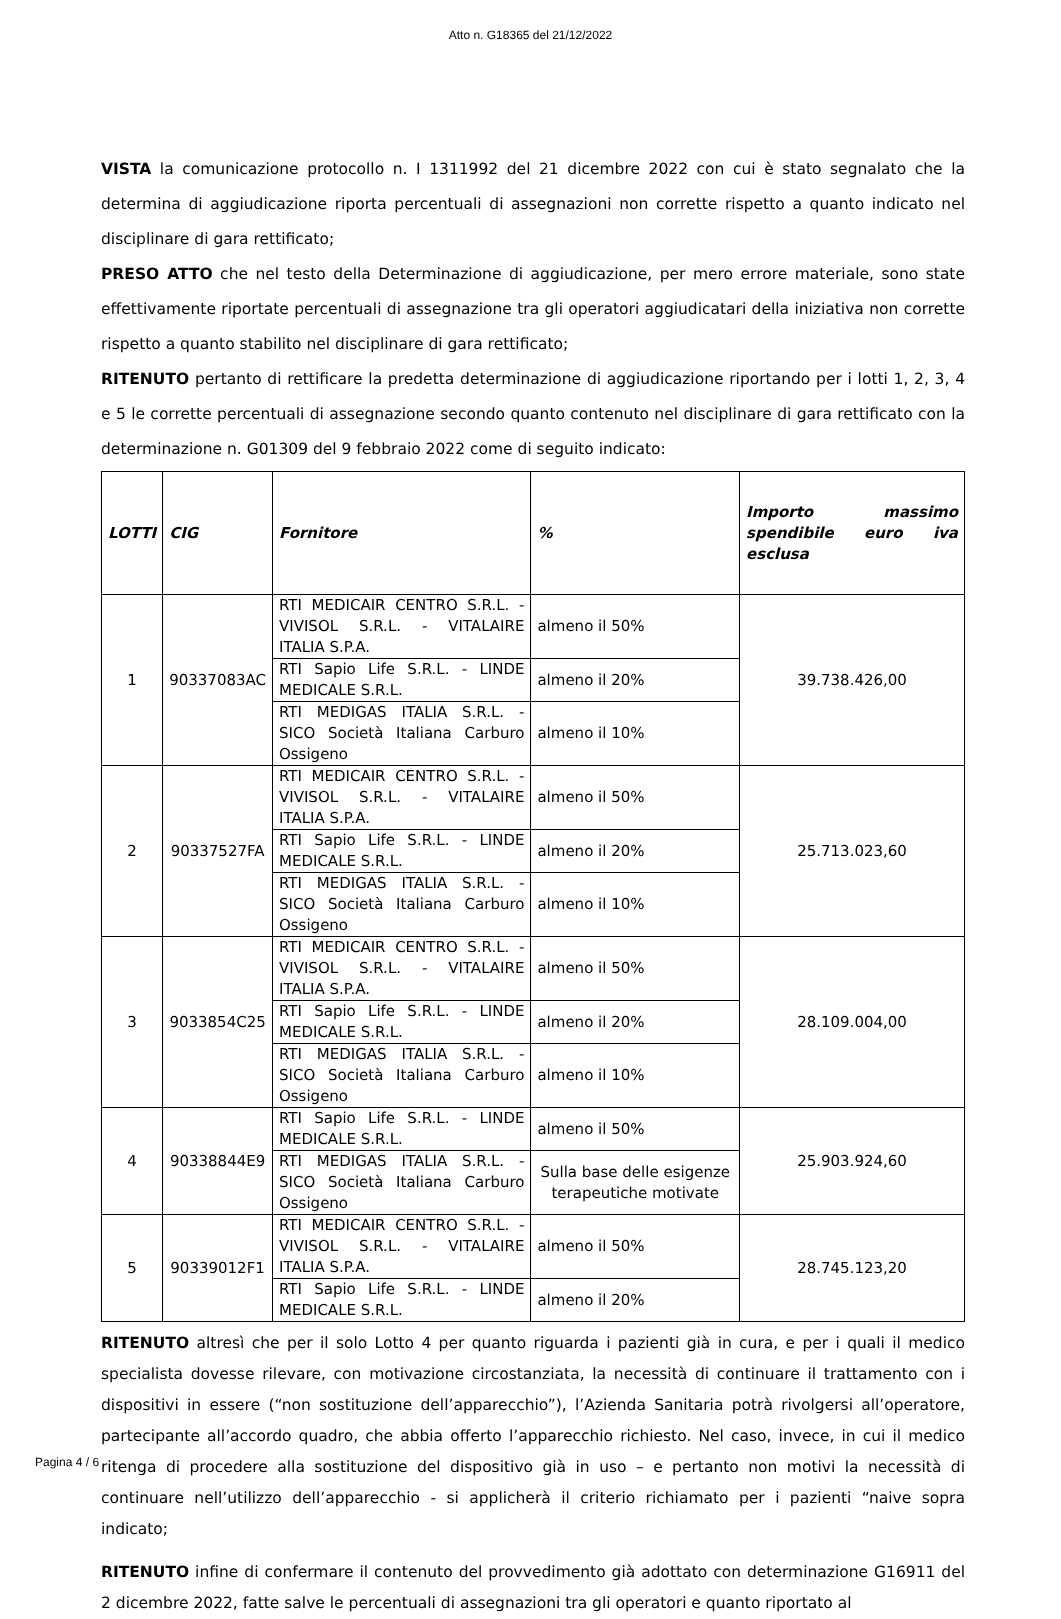Atto n. G18365 del 21/12/2022
VISTA la comunicazione protocollo n. I 1311992 del 21 dicembre 2022 con cui è stato segnalato che la determina di aggiudicazione riporta percentuali di assegnazioni non corrette rispetto a quanto indicato nel disciplinare di gara rettificato;
PRESO ATTO che nel testo della Determinazione di aggiudicazione, per mero errore materiale, sono state effettivamente riportate percentuali di assegnazione tra gli operatori aggiudicatari della iniziativa non corrette rispetto a quanto stabilito nel disciplinare di gara rettificato;
RITENUTO pertanto di rettificare la predetta determinazione di aggiudicazione riportando per i lotti 1, 2, 3, 4 e 5 le corrette percentuali di assegnazione secondo quanto contenuto nel disciplinare di gara rettificato con la determinazione n. G01309 del 9 febbraio 2022 come di seguito indicato:
| LOTTI | CIG | Fornitore | % | Importo massimo spendibile euro iva esclusa |
| --- | --- | --- | --- | --- |
| 1 | 90337083AC | RTI MEDICAIR CENTRO S.R.L. - VIVISOL S.R.L. - VITALAIRE ITALIA S.P.A. | almeno il 50% | 39.738.426,00 |
| | | RTI Sapio Life S.R.L. - LINDE MEDICALE S.R.L. | almeno il 20% | |
| | | RTI MEDIGAS ITALIA S.R.L. - SICO Società Italiana Carburo Ossigeno | almeno il 10% | |
| 2 | 90337527FA | RTI MEDICAIR CENTRO S.R.L. - VIVISOL S.R.L. - VITALAIRE ITALIA S.P.A. | almeno il 50% | 25.713.023,60 |
| | | RTI Sapio Life S.R.L. - LINDE MEDICALE S.R.L. | almeno il 20% | |
| | | RTI MEDIGAS ITALIA S.R.L. - SICO Società Italiana Carburo Ossigeno | almeno il 10% | |
| 3 | 9033854C25 | RTI MEDICAIR CENTRO S.R.L. - VIVISOL S.R.L. - VITALAIRE ITALIA S.P.A. | almeno il 50% | 28.109.004,00 |
| | | RTI Sapio Life S.R.L. - LINDE MEDICALE S.R.L. | almeno il 20% | |
| | | RTI MEDIGAS ITALIA S.R.L. - SICO Società Italiana Carburo Ossigeno | almeno il 10% | |
| 4 | 90338844E9 | RTI Sapio Life S.R.L. - LINDE MEDICALE S.R.L. | almeno il 50% | 25.903.924,60 |
| | | RTI MEDIGAS ITALIA S.R.L. - SICO Società Italiana Carburo Ossigeno | Sulla base delle esigenze terapeutiche motivate | |
| 5 | 90339012F1 | RTI MEDICAIR CENTRO S.R.L. - VIVISOL S.R.L. - VITALAIRE ITALIA S.P.A. | almeno il 50% | 28.745.123,20 |
| | | RTI Sapio Life S.R.L. - LINDE MEDICALE S.R.L. | almeno il 20% | |
RITENUTO altresì che per il solo Lotto 4 per quanto riguarda i pazienti già in cura, e per i quali il medico specialista dovesse rilevare, con motivazione circostanziata, la necessità di continuare il trattamento con i dispositivi in essere (“non sostituzione dell’apparecchio”), l’Azienda Sanitaria potrà rivolgersi all’operatore, partecipante all’accordo quadro, che abbia offerto l’apparecchio richiesto. Nel caso, invece, in cui il medico ritenga di procedere alla sostituzione del dispositivo già in uso – e pertanto non motivi la necessità di continuare nell’utilizzo dell’apparecchio - si applicherà il criterio richiamato per i pazienti “naive sopra indicato;
RITENUTO infine di confermare il contenuto del provvedimento già adottato con determinazione G16911 del 2 dicembre 2022, fatte salve le percentuali di assegnazioni tra gli operatori e quanto riportato al
Pagina 4 / 6